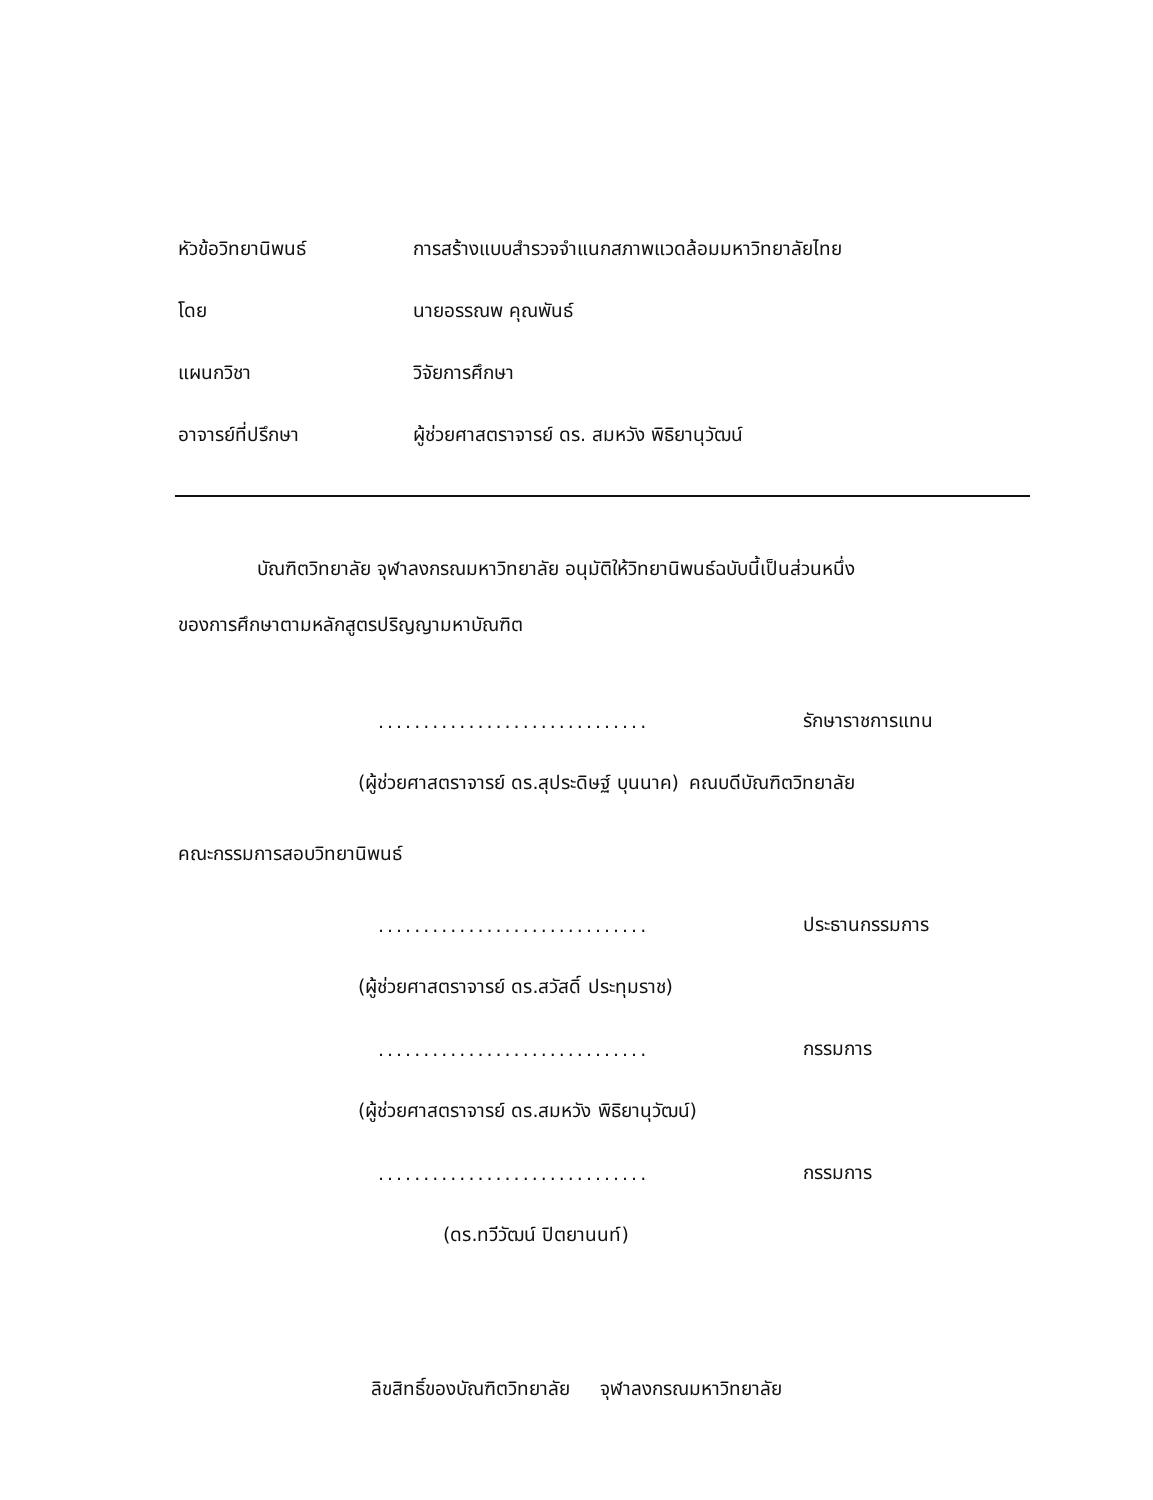หัวข้อวิทยานิพนธ์ การสร้างแบบสำรวจจำแนกสภาพแวดล้อมมหาวิทยาลัยไทย
โดย นายอรรณพ คุณพันธ์
แผนกวิชา วิจัยการศึกษา
อาจารย์ที่ปรึกษา ผู้ช่วยศาสตราจารย์ ดร. สมหวัง พิธิยานุวัฒน์
บัณฑิตวิทยาลัย จุฬาลงกรณมหาวิทยาลัย อนุมัติให้วิทยานิพนธ์ฉบับนี้เป็นส่วนหนึ่ง
ของการศึกษาตามหลักสูตรปริญญามหาบัณฑิต
.............................. รักษาราชการแทน
(ผู้ช่วยศาสตราจารย์ ดร.สุประดิษฐ์ บุนนาค) คณบดีบัณฑิตวิทยาลัย
คณะกรรมการสอบวิทยานิพนธ์
.............................. ประธานกรรมการ
(ผู้ช่วยศาสตราจารย์ ดร.สวัสดิ์ ประทุมราช)
.............................. กรรมการ
(ผู้ช่วยศาสตราจารย์ ดร.สมหวัง พิธิยานุวัฒน์)
.............................. กรรมการ
(ดร.ทวีวัฒน์ ปิตยานนท์)
ลิขสิทธิ์ของบัณฑิตวิทยาลัย จุฬาลงกรณมหาวิทยาลัย